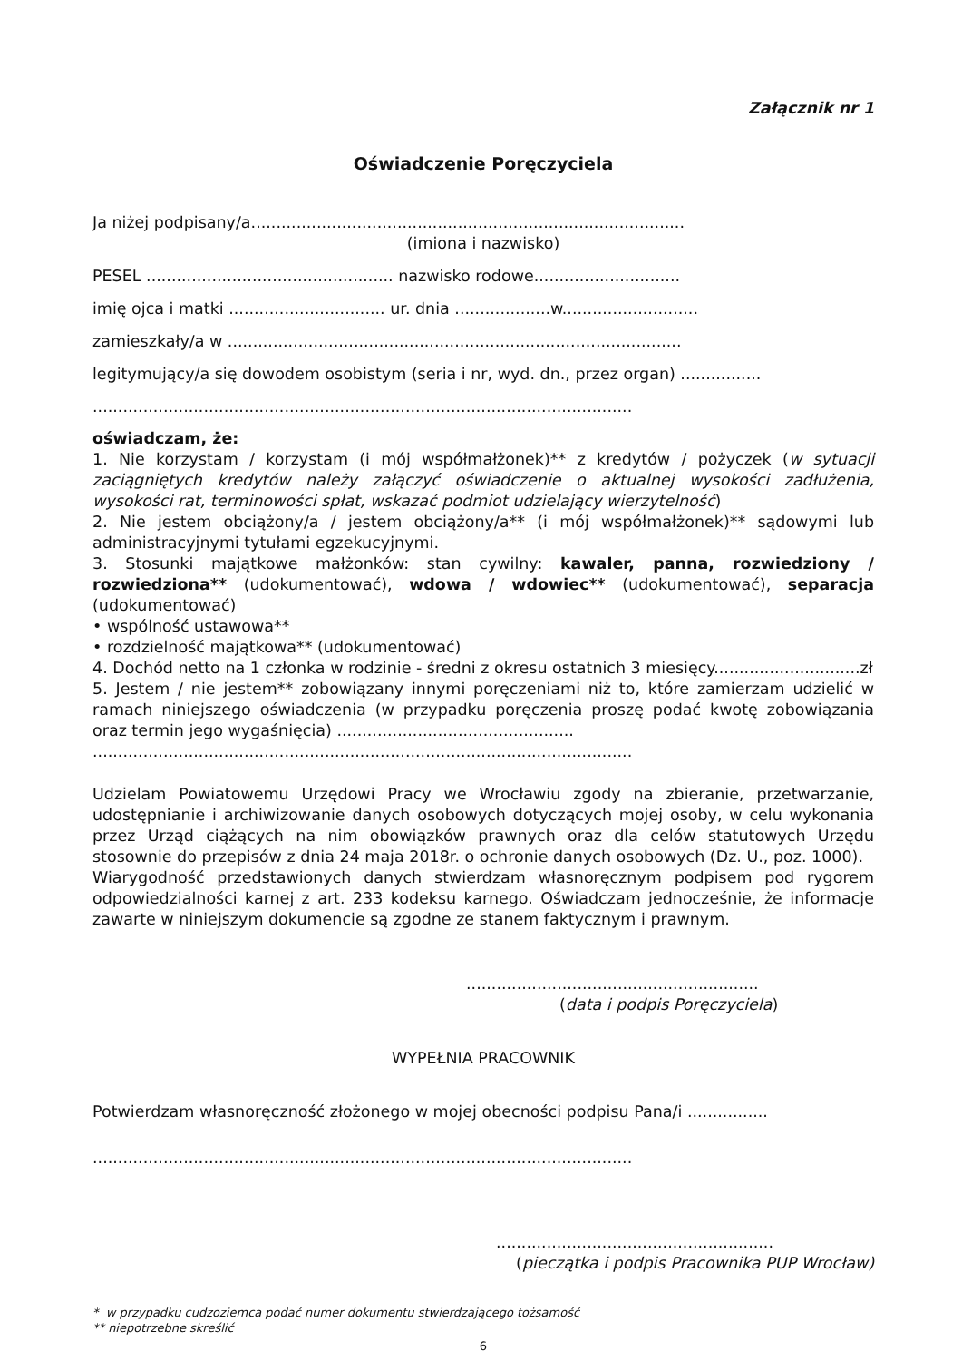Załącznik nr 1
Oświadczenie Poręczyciela
Ja niżej podpisany/a......................................................................................
(imiona i nazwisko)
PESEL ................................................. nazwisko rodowe.............................
imię ojca i matki ............................... ur. dnia ...................w...........................
zamieszkały/a w ..........................................................................................
legitymujący/a się dowodem osobistym (seria i nr, wyd. dn., przez organ) ................
...........................................................................................................
oświadczam, że:
1. Nie korzystam / korzystam (i mój współmałżonek)** z kredytów / pożyczek (w sytuacji zaciągniętych kredytów należy załączyć oświadczenie o aktualnej wysokości zadłużenia, wysokości rat, terminowości spłat, wskazać podmiot udzielający wierzytelność)
2. Nie jestem obciążony/a / jestem obciążony/a** (i mój współmałżonek)** sądowymi lub administracyjnymi tytułami egzekucyjnymi.
3. Stosunki majątkowe małżonków: stan cywilny: kawaler, panna, rozwiedziony / rozwiedziona** (udokumentować), wdowa / wdowiec** (udokumentować), separacja (udokumentować)
• wspólność ustawowa**
• rozdzielność majątkowa** (udokumentować)
4. Dochód netto na 1 członka w rodzinie - średni z okresu ostatnich 3 miesięcy.............................zł
5. Jestem / nie jestem** zobowiązany innymi poręczeniami niż to, które zamierzam udzielić w ramach niniejszego oświadczenia (w przypadku poręczenia proszę podać kwotę zobowiązania oraz termin jego wygaśnięcia) ...............................................
...........................................................................................................
Udzielam Powiatowemu Urzędowi Pracy we Wrocławiu zgody na zbieranie, przetwarzanie, udostępnianie i archiwizowanie danych osobowych dotyczących mojej osoby, w celu wykonania przez Urząd ciążących na nim obowiązków prawnych oraz dla celów statutowych Urzędu stosownie do przepisów z dnia 24 maja 2018r. o ochronie danych osobowych (Dz. U., poz. 1000).
Wiarygodność przedstawionych danych stwierdzam własnoręcznym podpisem pod rygorem odpowiedzialności karnej z art. 233 kodeksu karnego. Oświadczam jednocześnie, że informacje zawarte w niniejszym dokumencie są zgodne ze stanem faktycznym i prawnym.
..........................................................
(data i podpis Poręczyciela)
WYPEŁNIA PRACOWNIK
Potwierdzam własnoręczność złożonego w mojej obecności podpisu Pana/i ................
...........................................................................................................
.......................................................
(pieczątka i podpis Pracownika PUP Wrocław)
* w przypadku cudzoziemca podać numer dokumentu stwierdzającego tożsamość
** niepotrzebne skreślić
6